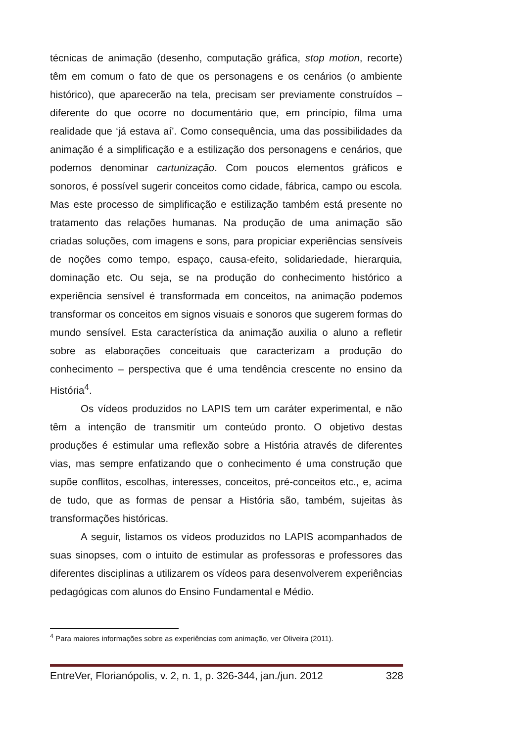técnicas de animação (desenho, computação gráfica, stop motion, recorte) têm em comum o fato de que os personagens e os cenários (o ambiente histórico), que aparecerão na tela, precisam ser previamente construídos – diferente do que ocorre no documentário que, em princípio, filma uma realidade que ‘já estava aí’. Como consequência, uma das possibilidades da animação é a simplificação e a estilização dos personagens e cenários, que podemos denominar cartunização. Com poucos elementos gráficos e sonoros, é possível sugerir conceitos como cidade, fábrica, campo ou escola. Mas este processo de simplificação e estilização também está presente no tratamento das relações humanas. Na produção de uma animação são criadas soluções, com imagens e sons, para propiciar experiências sensíveis de noções como tempo, espaço, causa-efeito, solidariedade, hierarquia, dominação etc. Ou seja, se na produção do conhecimento histórico a experiência sensível é transformada em conceitos, na animação podemos transformar os conceitos em signos visuais e sonoros que sugerem formas do mundo sensível. Esta característica da animação auxilia o aluno a refletir sobre as elaborações conceituais que caracterizam a produção do conhecimento – perspectiva que é uma tendência crescente no ensino da História<sup>4</sup>.
Os vídeos produzidos no LAPIS tem um caráter experimental, e não têm a intenção de transmitir um conteúdo pronto. O objetivo destas produções é estimular uma reflexão sobre a História através de diferentes vias, mas sempre enfatizando que o conhecimento é uma construção que supõe conflitos, escolhas, interesses, conceitos, pré-conceitos etc., e, acima de tudo, que as formas de pensar a História são, também, sujeitas às transformações históricas.
A seguir, listamos os vídeos produzidos no LAPIS acompanhados de suas sinopses, com o intuito de estimular as professoras e professores das diferentes disciplinas a utilizarem os vídeos para desenvolverem experiências pedagógicas com alunos do Ensino Fundamental e Médio.
<sup>4</sup> Para maiores informações sobre as experiências com animação, ver Oliveira (2011).
EntreVer, Florianópolis, v. 2, n. 1, p. 326-344, jan./jun. 2012 328